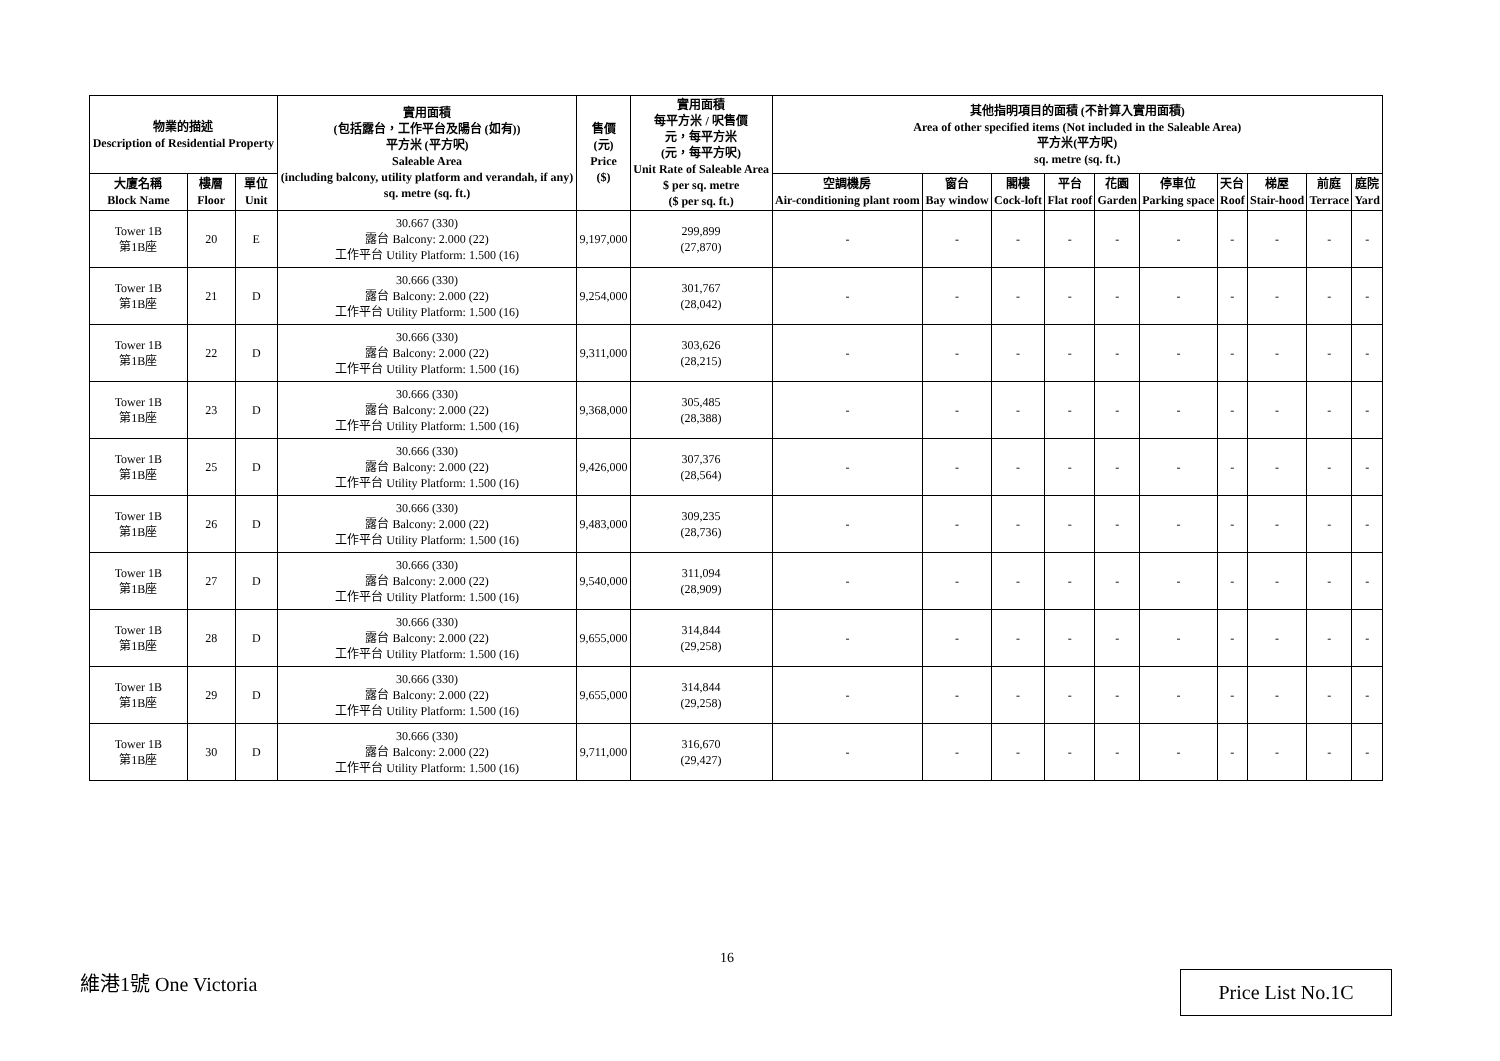| 物業的描述 Description of Residential Property | | | 實用面積 (包括露台，工作平台及陽台 (如有)) 平方米 (平方呎) Saleable Area (including balcony, utility platform and verandah, if any) sq. metre (sq. ft.) | 售價 (元) Price ($) | 實用面積 每平方米 / 呎售價 元，每平方米 (元，每平方呎) Unit Rate of Saleable Area $ per sq. metre ($ per sq. ft.) | 其他指明項目的面積 (不計算入實用面積) Area of other specified items (Not included in the Saleable Area) 平方米(平方呎) sq. metre (sq. ft.) | | | | | | | | | |
| --- | --- | --- | --- | --- | --- | --- | --- | --- | --- | --- | --- | --- | --- | --- | --- |
| 大廈名稱 Block Name | 樓層 Floor | 單位 Unit | | | | 空調機房 Air-conditioning plant room | 窗台 Bay window | 閣樓 Cock-loft | 平台 Flat roof | 花園 Garden | 停車位 Parking space | 天台 Roof | 梯屋 Stair-hood | 前庭 Terrace | 庭院 Yard |
| Tower 1B 第1B座 | 20 | E | 30.667 (330) 露台 Balcony: 2.000 (22) 工作平台 Utility Platform: 1.500 (16) | 9,197,000 | 299,899 (27,870) | - | - | - | - | - | - | - | - | - | - |
| Tower 1B 第1B座 | 21 | D | 30.666 (330) 露台 Balcony: 2.000 (22) 工作平台 Utility Platform: 1.500 (16) | 9,254,000 | 301,767 (28,042) | - | - | - | - | - | - | - | - | - | - |
| Tower 1B 第1B座 | 22 | D | 30.666 (330) 露台 Balcony: 2.000 (22) 工作平台 Utility Platform: 1.500 (16) | 9,311,000 | 303,626 (28,215) | - | - | - | - | - | - | - | - | - | - |
| Tower 1B 第1B座 | 23 | D | 30.666 (330) 露台 Balcony: 2.000 (22) 工作平台 Utility Platform: 1.500 (16) | 9,368,000 | 305,485 (28,388) | - | - | - | - | - | - | - | - | - | - |
| Tower 1B 第1B座 | 25 | D | 30.666 (330) 露台 Balcony: 2.000 (22) 工作平台 Utility Platform: 1.500 (16) | 9,426,000 | 307,376 (28,564) | - | - | - | - | - | - | - | - | - | - |
| Tower 1B 第1B座 | 26 | D | 30.666 (330) 露台 Balcony: 2.000 (22) 工作平台 Utility Platform: 1.500 (16) | 9,483,000 | 309,235 (28,736) | - | - | - | - | - | - | - | - | - | - |
| Tower 1B 第1B座 | 27 | D | 30.666 (330) 露台 Balcony: 2.000 (22) 工作平台 Utility Platform: 1.500 (16) | 9,540,000 | 311,094 (28,909) | - | - | - | - | - | - | - | - | - | - |
| Tower 1B 第1B座 | 28 | D | 30.666 (330) 露台 Balcony: 2.000 (22) 工作平台 Utility Platform: 1.500 (16) | 9,655,000 | 314,844 (29,258) | - | - | - | - | - | - | - | - | - | - |
| Tower 1B 第1B座 | 29 | D | 30.666 (330) 露台 Balcony: 2.000 (22) 工作平台 Utility Platform: 1.500 (16) | 9,655,000 | 314,844 (29,258) | - | - | - | - | - | - | - | - | - | - |
| Tower 1B 第1B座 | 30 | D | 30.666 (330) 露台 Balcony: 2.000 (22) 工作平台 Utility Platform: 1.500 (16) | 9,711,000 | 316,670 (29,427) | - | - | - | - | - | - | - | - | - | - |
16
維港1號 One Victoria Price List No.1C